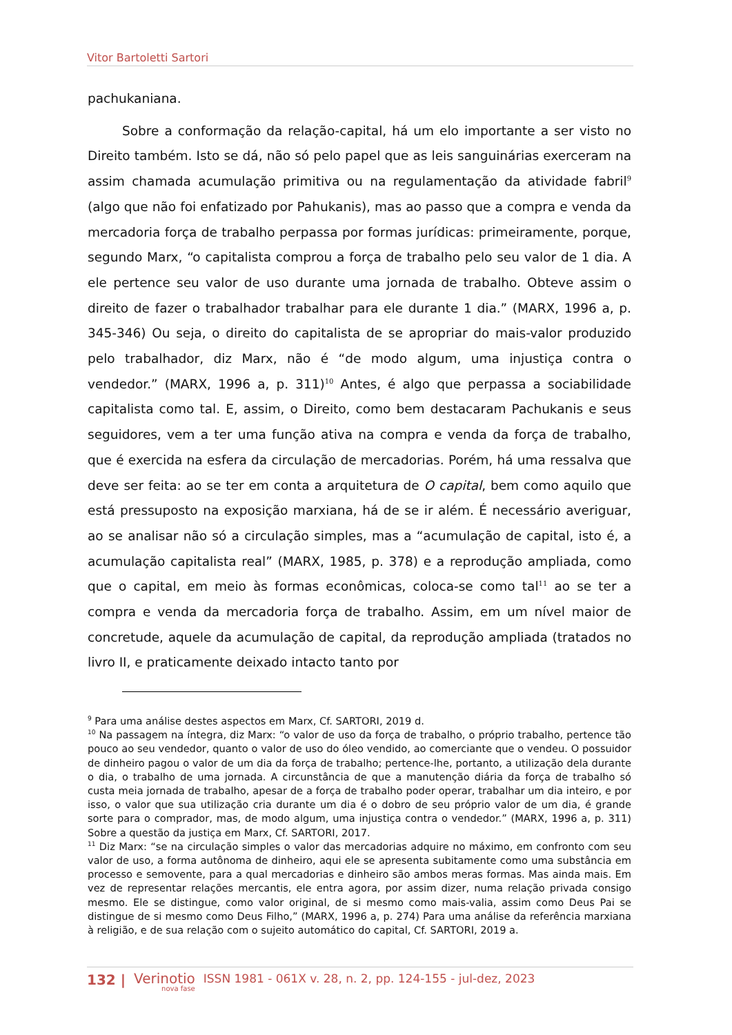Vitor Bartoletti Sartori
pachukaniana.
Sobre a conformação da relação-capital, há um elo importante a ser visto no Direito também. Isto se dá, não só pelo papel que as leis sanguinárias exerceram na assim chamada acumulação primitiva ou na regulamentação da atividade fabril<sup>9</sup> (algo que não foi enfatizado por Pahukanis), mas ao passo que a compra e venda da mercadoria força de trabalho perpassa por formas jurídicas: primeiramente, porque, segundo Marx, “o capitalista comprou a força de trabalho pelo seu valor de 1 dia. A ele pertence seu valor de uso durante uma jornada de trabalho. Obteve assim o direito de fazer o trabalhador trabalhar para ele durante 1 dia.” (MARX, 1996 a, p. 345-346) Ou seja, o direito do capitalista de se apropriar do mais-valor produzido pelo trabalhador, diz Marx, não é “de modo algum, uma injustiça contra o vendedor.” (MARX, 1996 a, p. 311)<sup>10</sup> Antes, é algo que perpassa a sociabilidade capitalista como tal. E, assim, o Direito, como bem destacaram Pachukanis e seus seguidores, vem a ter uma função ativa na compra e venda da força de trabalho, que é exercida na esfera da circulação de mercadorias. Porém, há uma ressalva que deve ser feita: ao se ter em conta a arquitetura de O capital, bem como aquilo que está pressuposto na exposição marxiana, há de se ir além. É necessário averiguar, ao se analisar não só a circulação simples, mas a “acumulação de capital, isto é, a acumulação capitalista real” (MARX, 1985, p. 378) e a reprodução ampliada, como que o capital, em meio às formas econômicas, coloca-se como tal<sup>11</sup> ao se ter a compra e venda da mercadoria força de trabalho. Assim, em um nível maior de concretude, aquele da acumulação de capital, da reprodução ampliada (tratados no livro II, e praticamente deixado intacto tanto por
<sup>9</sup> Para uma análise destes aspectos em Marx, Cf. SARTORI, 2019 d.
<sup>10</sup> Na passagem na íntegra, diz Marx: “o valor de uso da força de trabalho, o próprio trabalho, pertence tão pouco ao seu vendedor, quanto o valor de uso do óleo vendido, ao comerciante que o vendeu. O possuidor de dinheiro pagou o valor de um dia da força de trabalho; pertence-lhe, portanto, a utilização dela durante o dia, o trabalho de uma jornada. A circunstância de que a manutenção diária da força de trabalho só custa meia jornada de trabalho, apesar de a força de trabalho poder operar, trabalhar um dia inteiro, e por isso, o valor que sua utilização cria durante um dia é o dobro de seu próprio valor de um dia, é grande sorte para o comprador, mas, de modo algum, uma injustiça contra o vendedor.” (MARX, 1996 a, p. 311) Sobre a questão da justiça em Marx, Cf. SARTORI, 2017.
<sup>11</sup> Diz Marx: “se na circulação simples o valor das mercadorias adquire no máximo, em confronto com seu valor de uso, a forma autônoma de dinheiro, aqui ele se apresenta subitamente como uma substância em processo e semovente, para a qual mercadorias e dinheiro são ambos meras formas. Mas ainda mais. Em vez de representar relações mercantis, ele entra agora, por assim dizer, numa relação privada consigo mesmo. Ele se distingue, como valor original, de si mesmo como mais-valia, assim como Deus Pai se distingue de si mesmo como Deus Filho,” (MARX, 1996 a, p. 274) Para uma análise da referência marxiana à religião, e de sua relação com o sujeito automático do capital, Cf. SARTORI, 2019 a.
132 | Verinotio
nova fase ISSN 1981 - 061X v. 28, n. 2, pp. 124-155 - jul-dez, 2023